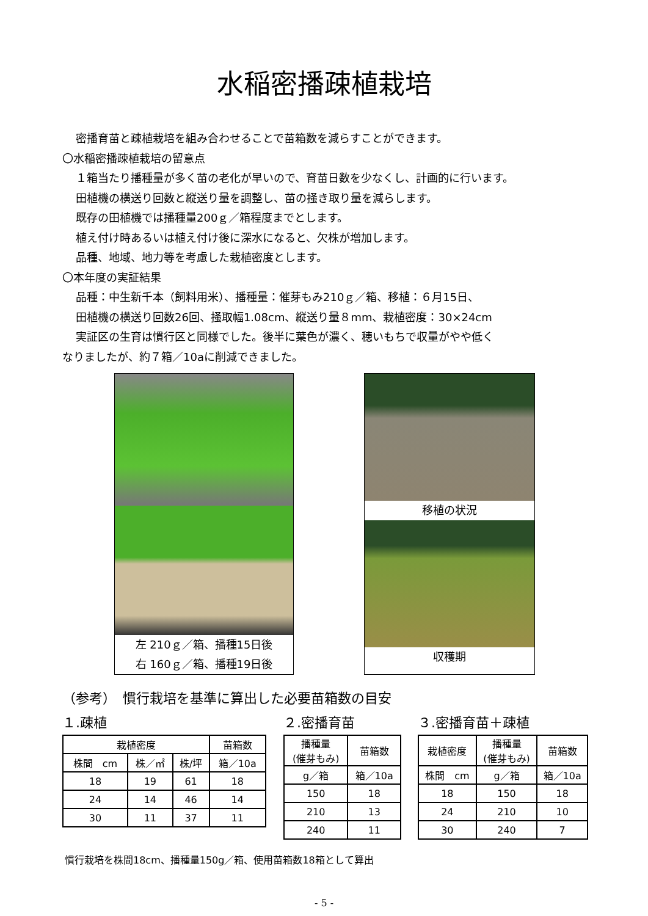水稲密播疎植栽培
密播育苗と疎植栽培を組み合わせることで苗箱数を減らすことができます。
〇水稲密播疎植栽培の留意点
１箱当たり播種量が多く苗の老化が早いので、育苗日数を少なくし、計画的に行います。
田植機の横送り回数と縦送り量を調整し、苗の掻き取り量を減らします。
既存の田植機では播種量200ｇ／箱程度までとします。
植え付け時あるいは植え付け後に深水になると、欠株が増加します。
品種、地域、地力等を考慮した栽植密度とします。
〇本年度の実証結果
品種：中生新千本（飼料用米）、播種量：催芽もみ210ｇ／箱、移植：６月15日、
田植機の横送り回数26回、掻取幅1.08cm、縦送り量８mm、栽植密度：30×24cm
実証区の生育は慣行区と同様でした。後半に葉色が濃く、穂いもちで収量がやや低く
なりましたが、約７箱／10aに削減できました。
左 210ｇ／箱、播種15日後
右 160ｇ／箱、播種19日後
移植の状況
収穫期
（参考）　慣行栽培を基準に算出した必要苗箱数の目安
１.疎植
| 栽植密度 | | | 苗箱数 |
| --- | --- | --- | --- |
| 株間 cm | 株／㎡ | 株/坪 | 箱／10a |
| 18 | 19 | 61 | 18 |
| 24 | 14 | 46 | 14 |
| 30 | 11 | 37 | 11 |
２.密播育苗
| 播種量 (催芽もみ) | 苗箱数 |
| --- | --- |
| g／箱 | 箱／10a |
| 150 | 18 |
| 210 | 13 |
| 240 | 11 |
３.密播育苗＋疎植
| 栽植密度 | 播種量 (催芽もみ) | 苗箱数 |
| --- | --- | --- |
| 株間 cm | g／箱 | 箱／10a |
| 18 | 150 | 18 |
| 24 | 210 | 10 |
| 30 | 240 | 7 |
慣行栽培を株間18cm、播種量150g／箱、使用苗箱数18箱として算出
- 5 -